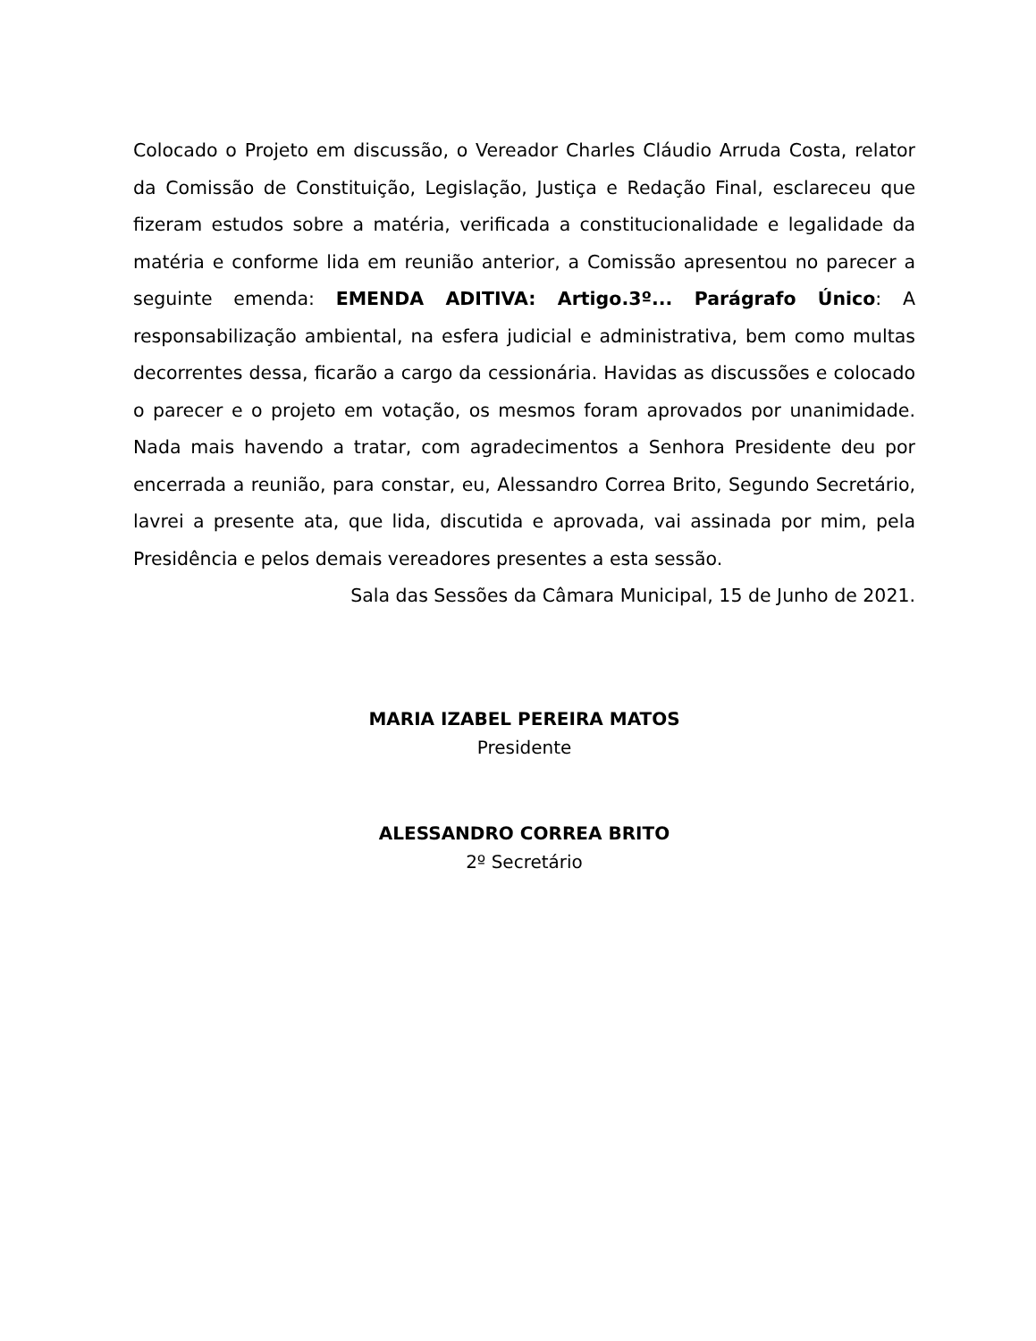Colocado o Projeto em discussão, o Vereador Charles Cláudio Arruda Costa, relator da Comissão de Constituição, Legislação, Justiça e Redação Final, esclareceu que fizeram estudos sobre a matéria, verificada a constitucionalidade e legalidade da matéria e conforme lida em reunião anterior, a Comissão apresentou no parecer a seguinte emenda: EMENDA ADITIVA: Artigo.3º... Parágrafo Único: A responsabilização ambiental, na esfera judicial e administrativa, bem como multas decorrentes dessa, ficarão a cargo da cessionária. Havidas as discussões e colocado o parecer e o projeto em votação, os mesmos foram aprovados por unanimidade. Nada mais havendo a tratar, com agradecimentos a Senhora Presidente deu por encerrada a reunião, para constar, eu, Alessandro Correa Brito, Segundo Secretário, lavrei a presente ata, que lida, discutida e aprovada, vai assinada por mim, pela Presidência e pelos demais vereadores presentes a esta sessão.
Sala das Sessões da Câmara Municipal, 15 de Junho de 2021.
MARIA IZABEL PEREIRA MATOS
Presidente
ALESSANDRO CORREA BRITO
2º Secretário